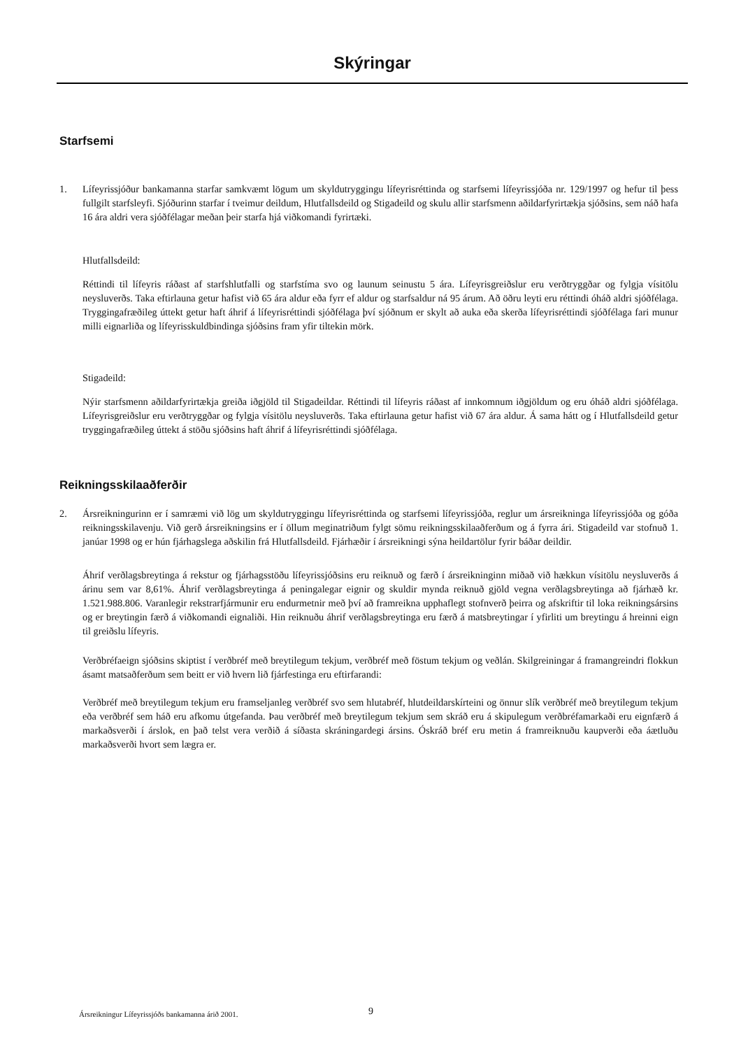Skýringar
Starfsemi
1. Lífeyrissjóður bankamanna starfar samkvæmt lögum um skyldutryggingu lífeyrisréttinda og starfsemi lífeyrissjóða nr. 129/1997 og hefur til þess fullgilt starfsleyfi. Sjóðurinn starfar í tveimur deildum, Hlutfallsdeild og Stigadeild og skulu allir starfsmenn aðildarfyrirtækja sjóðsins, sem náð hafa 16 ára aldri vera sjóðfélagar meðan þeir starfa hjá viðkomandi fyrirtæki.
Hlutfallsdeild:
Réttindi til lífeyris ráðast af starfshlutfalli og starfstíma svo og launum seinustu 5 ára. Lífeyrisgreiðslur eru verðtryggðar og fylgja vísitölu neysluverðs. Taka eftirlauna getur hafist við 65 ára aldur eða fyrr ef aldur og starfsaldur ná 95 árum. Að öðru leyti eru réttindi óháð aldri sjóðfélaga. Tryggingafræðileg úttekt getur haft áhrif á lífeyrisréttindi sjóðfélaga því sjóðnum er skylt að auka eða skerða lífeyrisréttindi sjóðfélaga fari munur milli eignarliða og lífeyrisskuldbindinga sjóðsins fram yfir tiltekin mörk.
Stigadeild:
Nýir starfsmenn aðildarfyrirtækja greiða iðgjöld til Stigadeildar. Réttindi til lífeyris ráðast af innkomnum iðgjöldum og eru óháð aldri sjóðfélaga. Lífeyrisgreiðslur eru verðtryggðar og fylgja vísitölu neysluverðs. Taka eftirlauna getur hafist við 67 ára aldur. Á sama hátt og í Hlutfallsdeild getur tryggingafræðileg úttekt á stöðu sjóðsins haft áhrif á lífeyrisréttindi sjóðfélaga.
Reikningsskilaaðferðir
2. Ársreikningurinn er í samræmi við lög um skyldutryggingu lífeyrisréttinda og starfsemi lífeyrissjóða, reglur um ársreikninga lífeyrissjóða og góða reikningsskilavenju. Við gerð ársreikningsins er í öllum meginatriðum fylgt sömu reikningsskilaaðferðum og á fyrra ári. Stigadeild var stofnuð 1. janúar 1998 og er hún fjárhagslega aðskilin frá Hlutfallsdeild. Fjárhæðir í ársreikningi sýna heildartölur fyrir báðar deildir.
Áhrif verðlagsbreytinga á rekstur og fjárhagsstöðu lífeyrissjóðsins eru reiknuð og færð í ársreikninginn miðað við hækkun vísitölu neysluverðs á árinu sem var 8,61%. Áhrif verðlagsbreytinga á peningalegar eignir og skuldir mynda reiknuð gjöld vegna verðlagsbreytinga að fjárhæð kr. 1.521.988.806. Varanlegir rekstrarfjármunir eru endurmetnir með því að framreikna upphaflegt stofnverð þeirra og afskriftir til loka reikningsársins og er breytingin færð á viðkomandi eignaliði. Hin reiknuðu áhrif verðlagsbreytinga eru færð á matsbreytingar í yfirliti um breytingu á hreinni eign til greiðslu lífeyris.
Verðbréfaeign sjóðsins skiptist í verðbréf með breytilegum tekjum, verðbréf með föstum tekjum og veðlán. Skilgreiningar á framangreindri flokkun ásamt matsaðferðum sem beitt er við hvern lið fjárfestinga eru eftirfarandi:
Verðbréf með breytilegum tekjum eru framseljanleg verðbréf svo sem hlutabréf, hlutdeildarskírteini og önnur slík verðbréf með breytilegum tekjum eða verðbréf sem háð eru afkomu útgefanda. Þau verðbréf með breytilegum tekjum sem skráð eru á skipulegum verðbréfamarkaði eru eignfærð á markaðsverði í árslok, en það telst vera verðið á síðasta skráningardegi ársins. Óskráð bréf eru metin á framreiknuðu kaupverði eða áætluðu markaðsverði hvort sem lægra er.
Ársreikningur Lífeyrissjóðs bankamanna árið 2001.
9